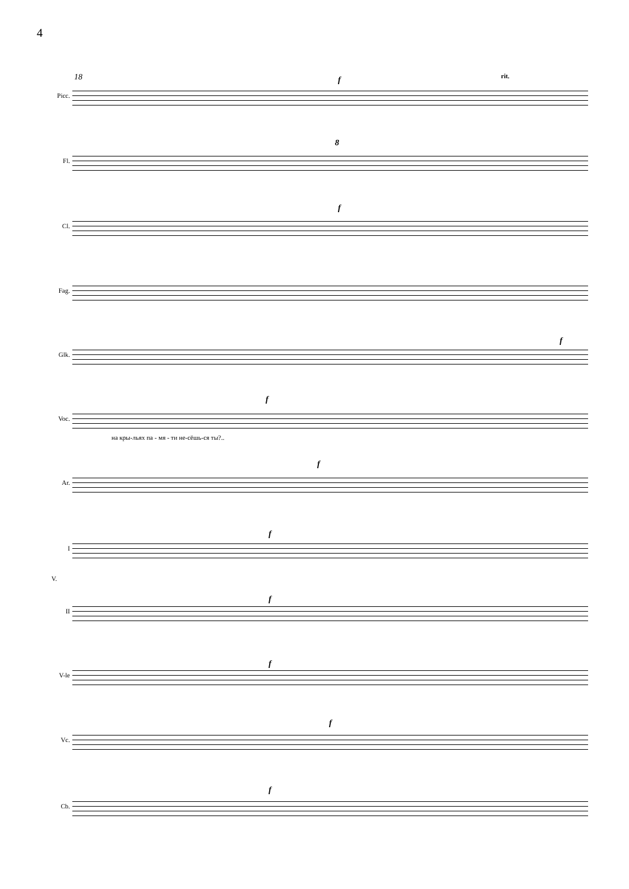4
18 rit.
Picc.
Fl.
Cl.
Fag.
Glk.
Voc.
на кры-льях па - мя - ти не-сёшь-ся ты?..
Ar.
I
V.
II
V-le
Vc.
Cb.
f
f
f
f
f
f
f
f
f
f
8